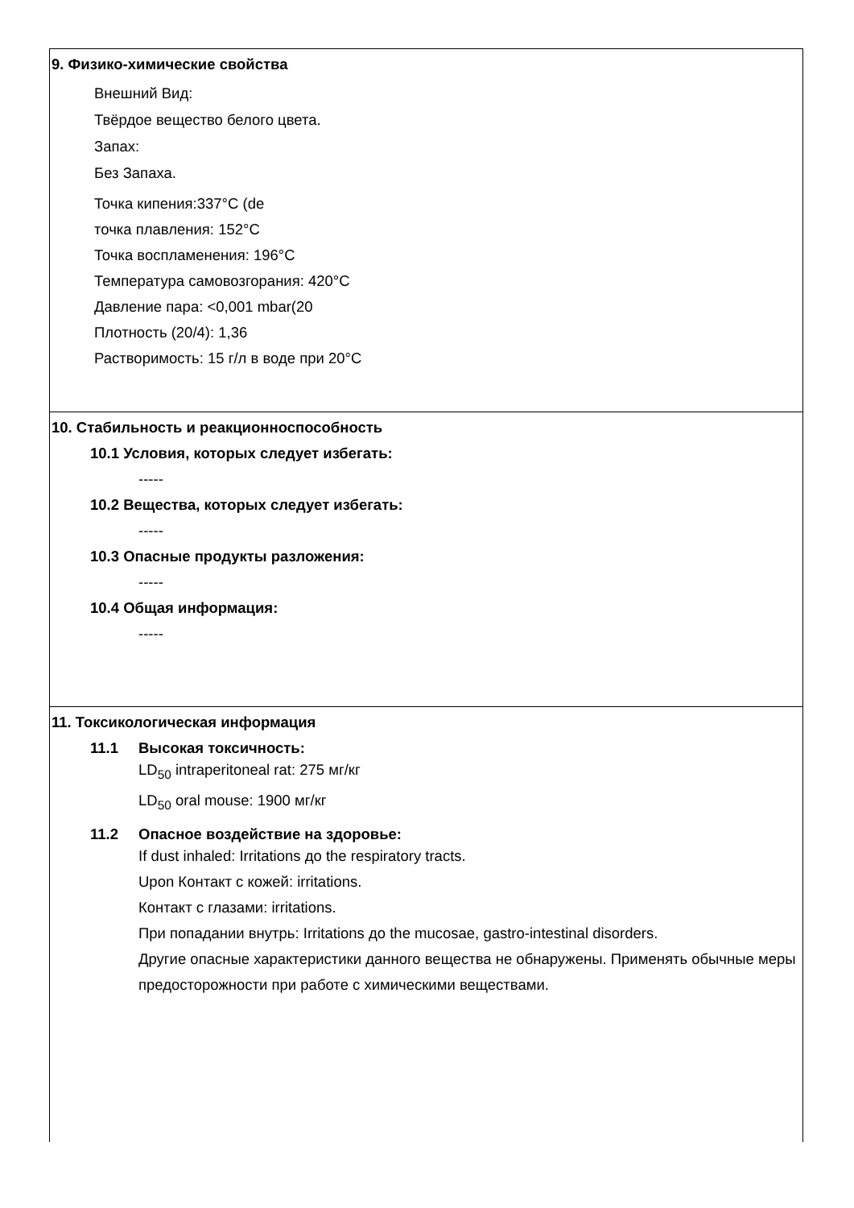9. Физико-химические свойства
Внешний Вид:
Твёрдое вещество белого цвета.
Запах:
Без Запаха.
Точка кипения:337°C (de
точка плавления: 152°C
Точка воспламенения: 196°C
Температура самовозгорания: 420°C
Давление пара: <0,001 mbar(20
Плотность (20/4): 1,36
Растворимость: 15 г/л в воде при 20°C
10. Стабильность и реакционноспособность
10.1 Условия, которых следует избегать:
-----
10.2 Вещества, которых следует избегать:
-----
10.3 Опасные продукты разложения:
-----
10.4 Общая информация:
-----
11. Токсикологическая информация
11.1 Высокая токсичность:
LD<sub>50</sub> intraperitoneal rat: 275 мг/кг
LD<sub>50</sub> oral mouse: 1900 мг/кг
11.2 Опасное воздействие на здоровье:
If dust inhaled: Irritations до the respiratory tracts.
Upon Контакт с кожей: irritations.
Контакт с глазами: irritations.
При попадании внутрь: Irritations до the mucosae, gastro-intestinal disorders.
Другие опасные характеристики данного вещества не обнаружены. Применять обычные меры предосторожности при работе с химическими веществами.